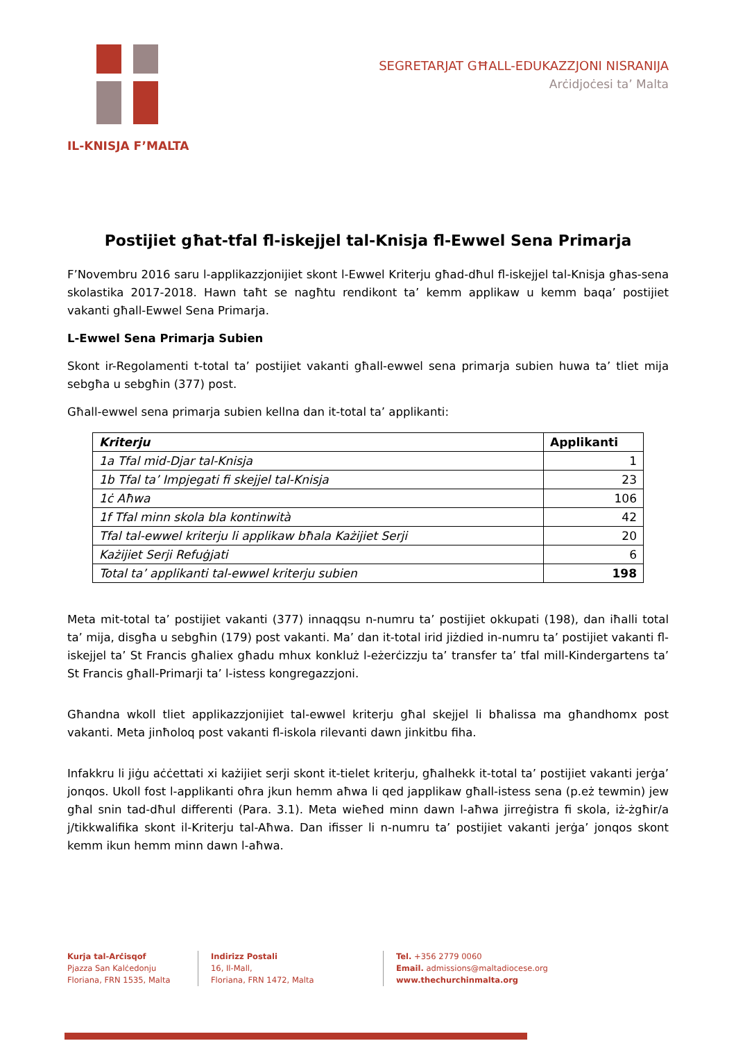IL-KNISJA F’MALTA
SEGRETARJAT GĦALL-EDUKAZZJONI NISRANIJA
Arċidjoċesi ta’ Malta
Postijiet għat-tfal fl-iskejjel tal-Knisja fl-Ewwel Sena Primarja
F’Novembru 2016 saru l-applikazzjonijiet skont l-Ewwel Kriterju għad-dħul fl-iskejjel tal-Knisja għas-sena skolastika 2017-2018. Hawn taħt se nagħtu rendikont ta’ kemm applikaw u kemm baqa’ postijiet vakanti għall-Ewwel Sena Primarja.
L-Ewwel Sena Primarja Subien
Skont ir-Regolamenti t-total ta’ postijiet vakanti għall-ewwel sena primarja subien huwa ta’ tliet mija sebgħa u sebgħin (377) post.
Għall-ewwel sena primarja subien kellna dan it-total ta’ applikanti:
| Kriterju | Applikanti |
| --- | --- |
| 1a Tfal mid-Djar tal-Knisja | 1 |
| 1b Tfal ta’ Impjegati fi skejjel tal-Knisja | 23 |
| 1ċ Aħwa | 106 |
| 1f Tfal minn skola bla kontinwità | 42 |
| Tfal tal-ewwel kriterju li applikaw bħala Każijiet Serji | 20 |
| Każijiet Serji Refuġjati | 6 |
| Total ta’ applikanti tal-ewwel kriterju subien | 198 |
Meta mit-total ta’ postijiet vakanti (377) innaqqsu n-numru ta’ postijiet okkupati (198), dan iħalli total ta’ mija, disgħa u sebgħin (179) post vakanti. Ma’ dan it-total irid jiżdied in-numru ta’ postijiet vakanti fl-iskejjel ta’ St Francis għaliex għadu mhux konkluż l-eżerċizzju ta’ transfer ta’ tfal mill-Kindergartens ta’ St Francis għall-Primarji ta’ l-istess kongregazzjoni.
Għandna wkoll tliet applikazzjonijiet tal-ewwel kriterju għal skejjel li bħalissa ma għandhomx post vakanti. Meta jinħoloq post vakanti fl-iskola rilevanti dawn jinkitbu fiha.
Infakkru li jiġu aċċettati xi każijiet serji skont it-tielet kriterju, għalhekk it-total ta’ postijiet vakanti jerġa’ jonqos. Ukoll fost l-applikanti oħra jkun hemm aħwa li qed japplikaw għall-istess sena (p.eż tewmin) jew għal snin tad-dħul differenti (Para. 3.1). Meta wieħed minn dawn l-aħwa jirreġistra fi skola, iż-żgħir/a j/tikkwalifika skont il-Kriterju tal-Aħwa. Dan ifisser li n-numru ta’ postijiet vakanti jerġa’ jonqos skont kemm ikun hemm minn dawn l-aħwa.
Kurja tal-Arċisqof
Pjazza San Kalċedonju
Floriana, FRN 1535, Malta
Indirizz Postali
16, Il-Mall,
Floriana, FRN 1472, Malta
Tel. +356 2779 0060
Email. admissions@maltadiocese.org
www.thechurchinmalta.org